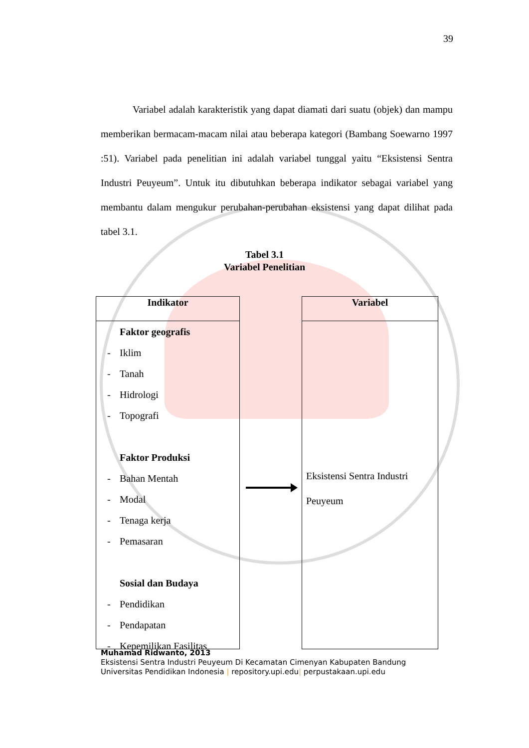39
Variabel adalah karakteristik yang dapat diamati dari suatu (objek) dan mampu memberikan bermacam-macam nilai atau beberapa kategori (Bambang Soewarno 1997 :51). Variabel pada penelitian ini adalah variabel tunggal yaitu “Eksistensi Sentra Industri Peuyeum”. Untuk itu dibutuhkan beberapa indikator sebagai variabel yang membantu dalam mengukur perubahan-perubahan eksistensi yang dapat dilihat pada tabel 3.1.
Tabel 3.1
Variabel Penelitian
Indikator
Faktor geografis
- Iklim
- Tanah
- Hidrologi
- Topografi
Faktor Produksi
- Bahan Mentah
- Modal
- Tenaga kerja
- Pemasaran
Sosial dan Budaya
- Pendidikan
- Pendapatan
- Kepemilikan Fasilitas
Variabel
Eksistensi Sentra Industri Peuyeum
Muhamad Ridwanto, 2013
Eksistensi Sentra Industri Peuyeum Di Kecamatan Cimenyan Kabupaten Bandung
Universitas Pendidikan Indonesia | repository.upi.edu| perpustakaan.upi.edu